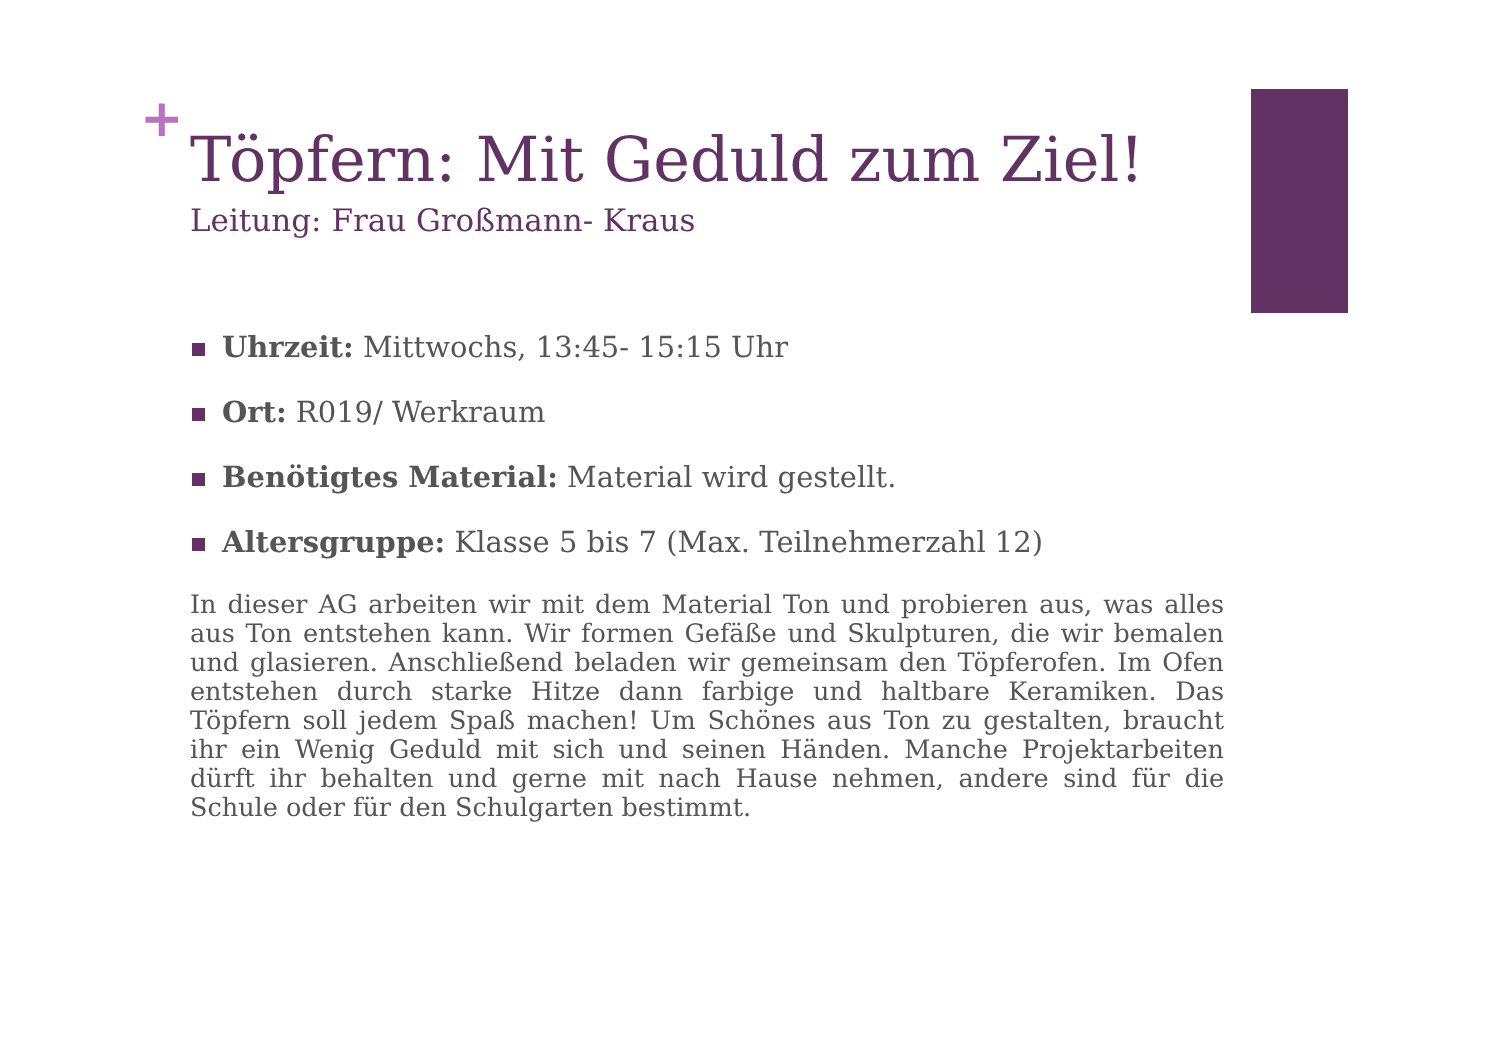+
Töpfern: Mit Geduld zum Ziel!
Leitung: Frau Großmann- Kraus
Uhrzeit: Mittwochs, 13:45- 15:15 Uhr
Ort: R019/ Werkraum
Benötigtes Material: Material wird gestellt.
Altersgruppe: Klasse 5 bis 7 (Max. Teilnehmerzahl 12)
In dieser AG arbeiten wir mit dem Material Ton und probieren aus, was alles aus Ton entstehen kann. Wir formen Gefäße und Skulpturen, die wir bemalen und glasieren. Anschließend beladen wir gemeinsam den Töpferofen. Im Ofen entstehen durch starke Hitze dann farbige und haltbare Keramiken. Das Töpfern soll jedem Spaß machen! Um Schönes aus Ton zu gestalten, braucht ihr ein Wenig Geduld mit sich und seinen Händen. Manche Projektarbeiten dürft ihr behalten und gerne mit nach Hause nehmen, andere sind für die Schule oder für den Schulgarten bestimmt.